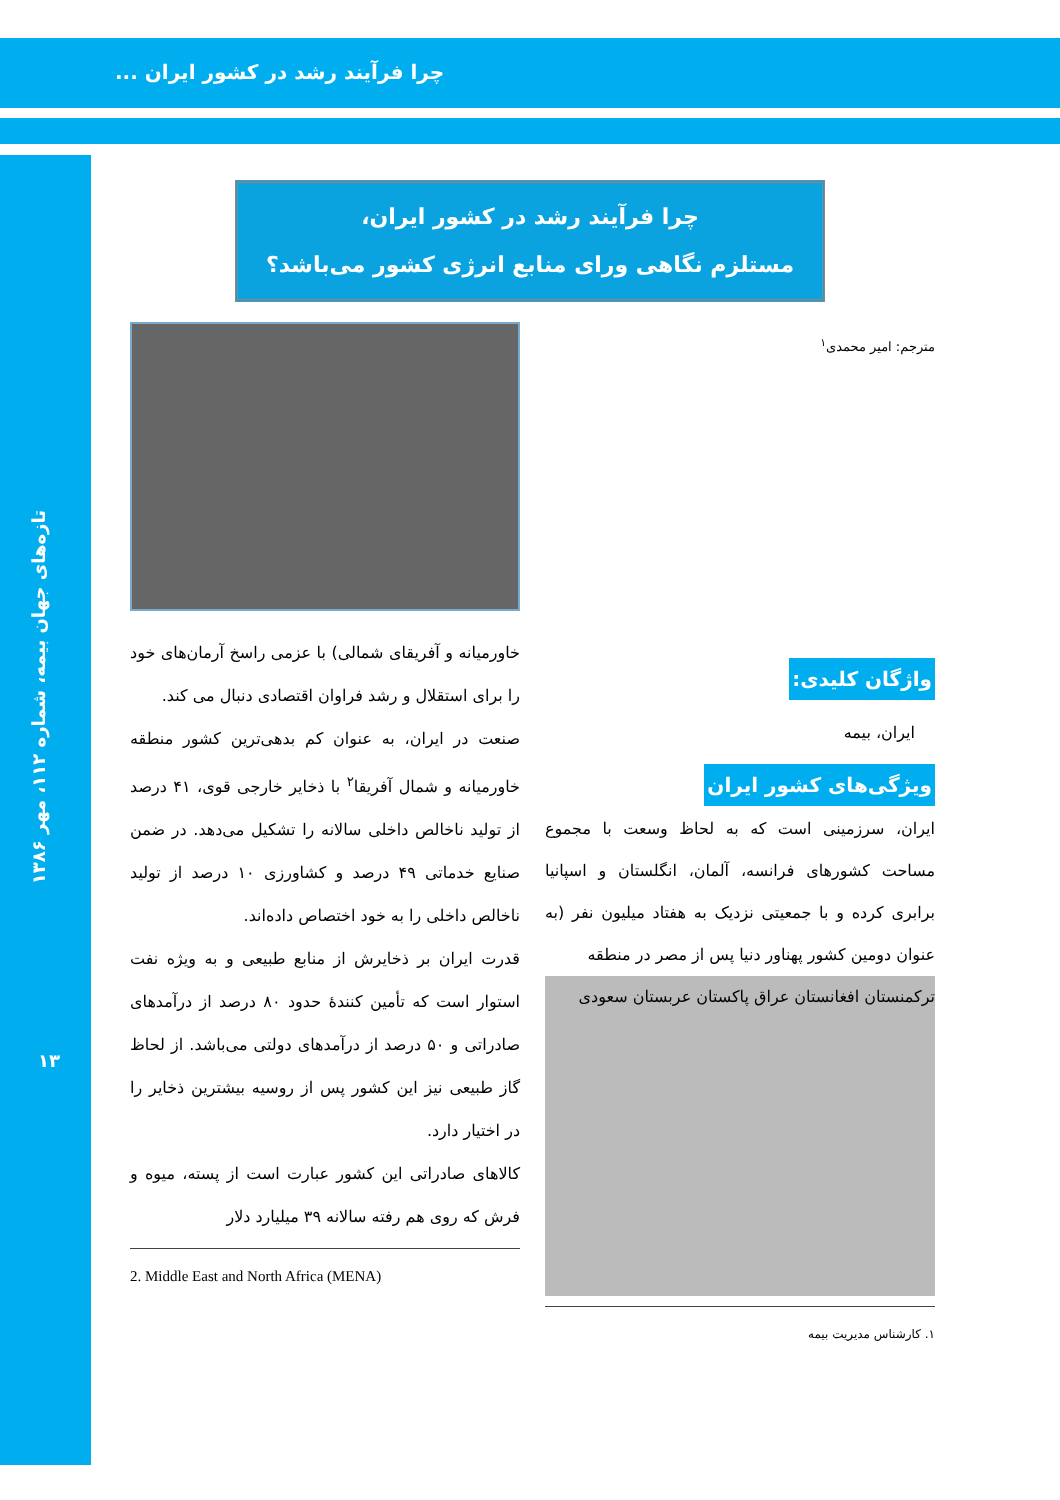چرا فرآیند رشد در کشور ایران ...
تازه‌های جهان بیمه، شماره ۱۱۲، مهر ۱۳۸۶
۱۳
چرا فرآیند رشد در کشور ایران،
مستلزم نگاهی ورای منابع انرژی کشور می‌باشد؟
مترجم: امیر محمدی<sup>۱</sup>
واژگان کلیدی:
ایران، بیمه
ویژگی‌های کشور ایران
ایران، سرزمینی است که به لحاظ وسعت با مجموع مساحت کشورهای فرانسه، آلمان، انگلستان و اسپانیا برابری کرده و با جمعیتی نزدیک به هفتاد میلیون نفر (به عنوان دومین کشور پهناور دنیا پس از مصر در منطقه
ترکمنستان افغانستان عراق پاکستان عربستان سعودی
۱. کارشناس مدیریت بیمه
خاورمیانه و آفریقای شمالی) با عزمی راسخ آرمان‌های خود را برای استقلال و رشد فراوان اقتصادی دنبال می کند.
صنعت در ایران، به عنوان کم بدهی‌ترین کشور منطقه خاورمیانه و شمال آفریقا<sup>۲</sup> با ذخایر خارجی قوی، ۴۱ درصد از تولید ناخالص داخلی سالانه را تشکیل می‌دهد. در ضمن صنایع خدماتی ۴۹ درصد و کشاورزی ۱۰ درصد از تولید ناخالص داخلی را به خود اختصاص داده‌اند.
قدرت ایران بر ذخایرش از منابع طبیعی و به ویژه نفت استوار است که تأمین کنندهٔ حدود ۸۰ درصد از درآمدهای صادراتی و ۵۰ درصد از درآمدهای دولتی می‌باشد. از لحاظ گاز طبیعی نیز این کشور پس از روسیه بیشترین ذخایر را در اختیار دارد.
کالاهای صادراتی این کشور عبارت است از پسته، میوه و فرش که روی هم رفته سالانه ۳۹ میلیارد دلار
2. Middle East and North Africa (MENA)